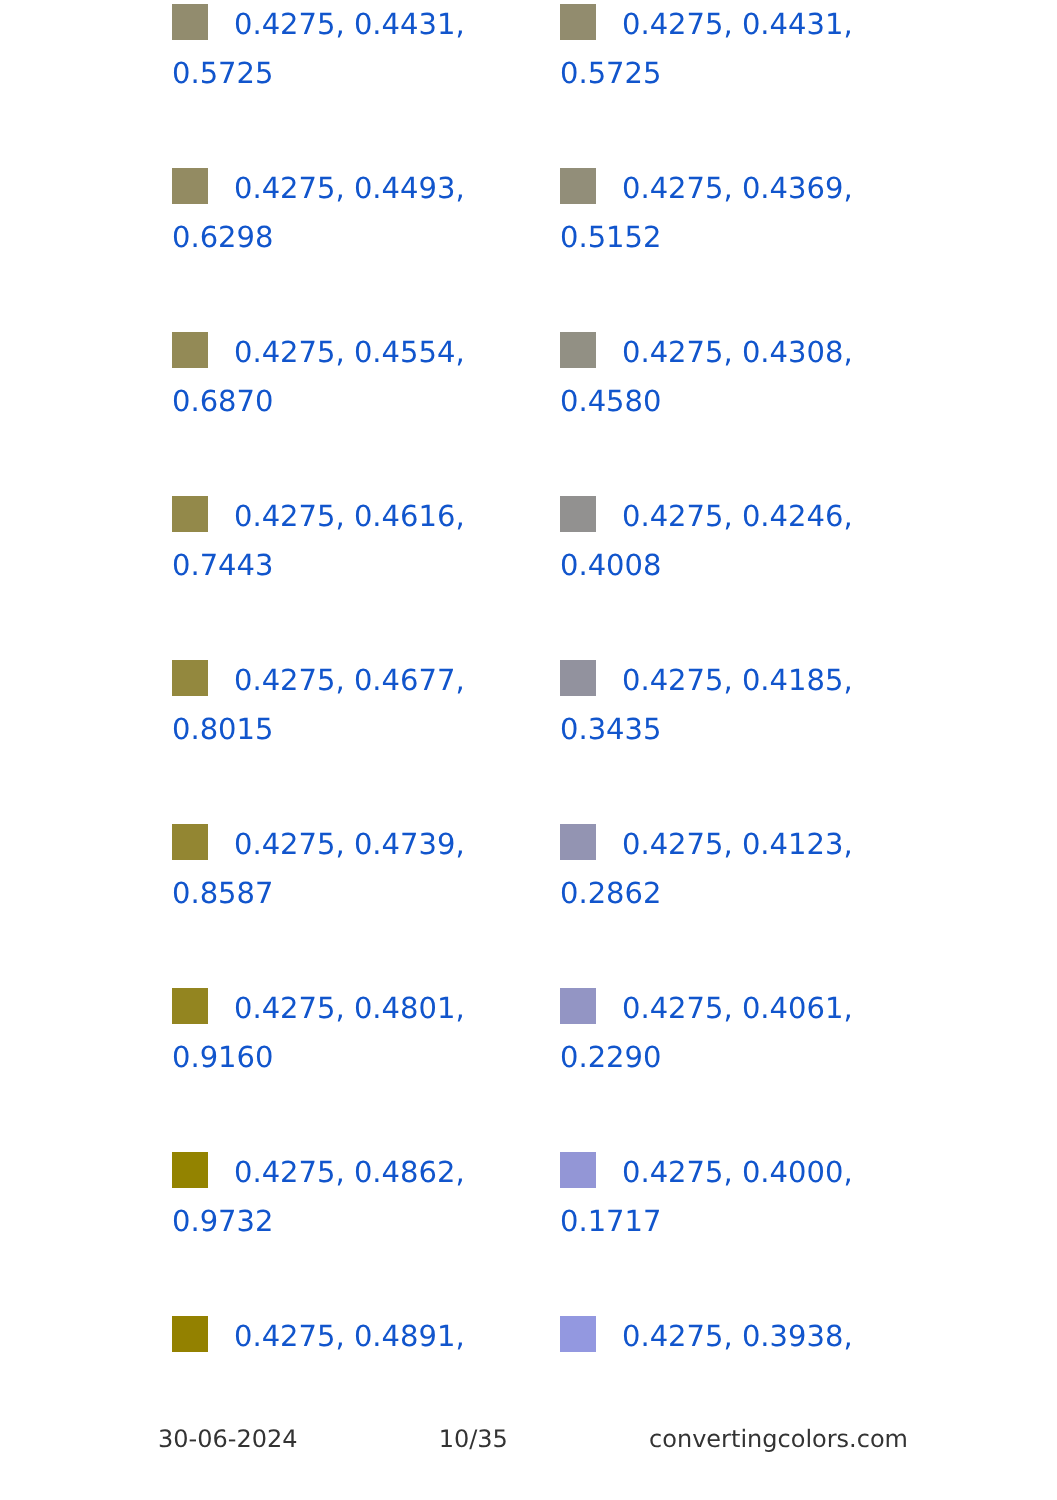0.4275, 0.4431, 0.5725
0.4275, 0.4431, 0.5725
0.4275, 0.4493, 0.6298
0.4275, 0.4369, 0.5152
0.4275, 0.4554, 0.6870
0.4275, 0.4308, 0.4580
0.4275, 0.4616, 0.7443
0.4275, 0.4246, 0.4008
0.4275, 0.4677, 0.8015
0.4275, 0.4185, 0.3435
0.4275, 0.4739, 0.8587
0.4275, 0.4123, 0.2862
0.4275, 0.4801, 0.9160
0.4275, 0.4061, 0.2290
0.4275, 0.4862, 0.9732
0.4275, 0.4000, 0.1717
0.4275, 0.4891,
0.4275, 0.3938,
30-06-2024 10/35 convertingcolors.com